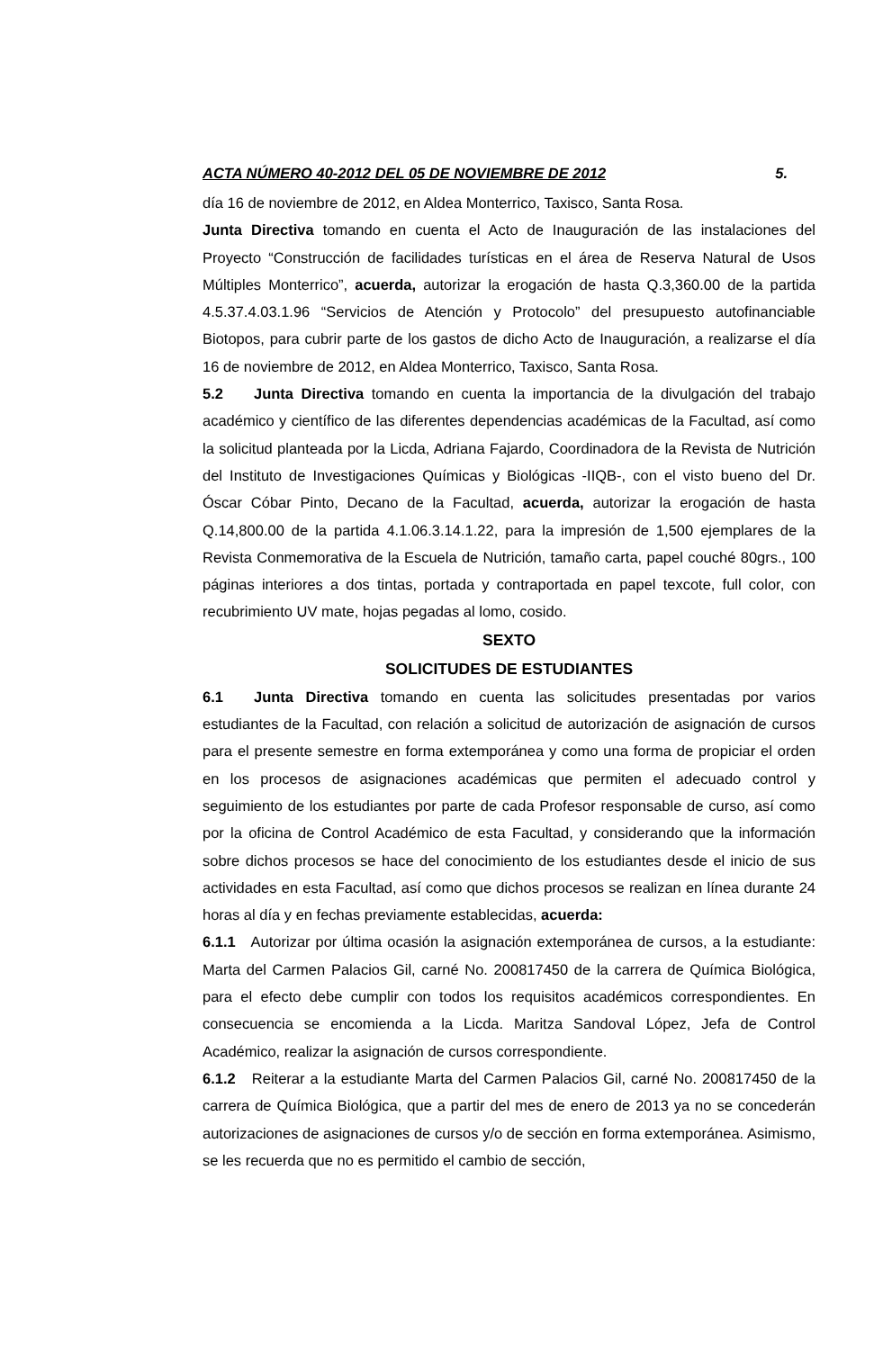ACTA NÚMERO 40-2012 DEL 05 DE NOVIEMBRE DE 2012 5.
día 16 de noviembre de 2012, en Aldea Monterrico, Taxisco, Santa Rosa.
Junta Directiva tomando en cuenta el Acto de Inauguración de las instalaciones del Proyecto “Construcción de facilidades turísticas en el área de Reserva Natural de Usos Múltiples Monterrico”, acuerda, autorizar la erogación de hasta Q.3,360.00 de la partida 4.5.37.4.03.1.96 “Servicios de Atención y Protocolo” del presupuesto autofinanciable Biotopos, para cubrir parte de los gastos de dicho Acto de Inauguración, a realizarse el día 16 de noviembre de 2012, en Aldea Monterrico, Taxisco, Santa Rosa.
5.2 Junta Directiva tomando en cuenta la importancia de la divulgación del trabajo académico y científico de las diferentes dependencias académicas de la Facultad, así como la solicitud planteada por la Licda, Adriana Fajardo, Coordinadora de la Revista de Nutrición del Instituto de Investigaciones Químicas y Biológicas -IIQB-, con el visto bueno del Dr. Óscar Cóbar Pinto, Decano de la Facultad, acuerda, autorizar la erogación de hasta Q.14,800.00 de la partida 4.1.06.3.14.1.22, para la impresión de 1,500 ejemplares de la Revista Conmemorativa de la Escuela de Nutrición, tamaño carta, papel couché 80grs., 100 páginas interiores a dos tintas, portada y contraportada en papel texcote, full color, con recubrimiento UV mate, hojas pegadas al lomo, cosido.
SEXTO
SOLICITUDES DE ESTUDIANTES
6.1 Junta Directiva tomando en cuenta las solicitudes presentadas por varios estudiantes de la Facultad, con relación a solicitud de autorización de asignación de cursos para el presente semestre en forma extemporánea y como una forma de propiciar el orden en los procesos de asignaciones académicas que permiten el adecuado control y seguimiento de los estudiantes por parte de cada Profesor responsable de curso, así como por la oficina de Control Académico de esta Facultad, y considerando que la información sobre dichos procesos se hace del conocimiento de los estudiantes desde el inicio de sus actividades en esta Facultad, así como que dichos procesos se realizan en línea durante 24 horas al día y en fechas previamente establecidas, acuerda:
6.1.1 Autorizar por última ocasión la asignación extemporánea de cursos, a la estudiante: Marta del Carmen Palacios Gil, carné No. 200817450 de la carrera de Química Biológica, para el efecto debe cumplir con todos los requisitos académicos correspondientes. En consecuencia se encomienda a la Licda. Maritza Sandoval López, Jefa de Control Académico, realizar la asignación de cursos correspondiente.
6.1.2 Reiterar a la estudiante Marta del Carmen Palacios Gil, carné No. 200817450 de la carrera de Química Biológica, que a partir del mes de enero de 2013 ya no se concederán autorizaciones de asignaciones de cursos y/o de sección en forma extemporánea. Asimismo, se les recuerda que no es permitido el cambio de sección,